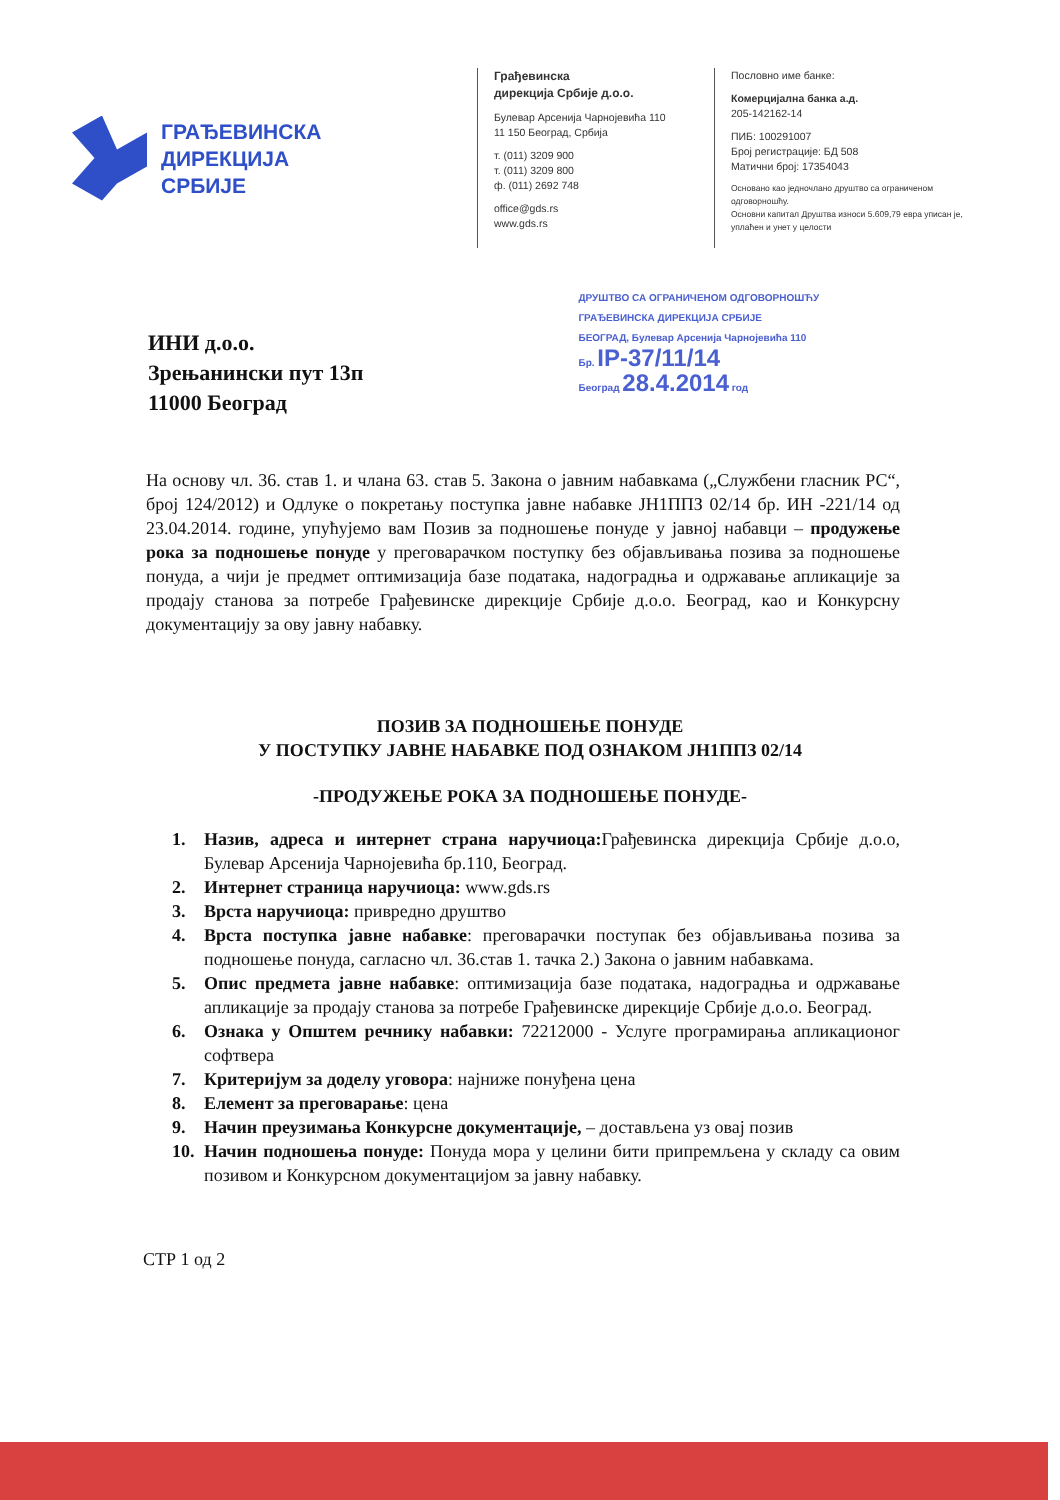ГРАЂЕВИНСКА
ДИРЕКЦИЈА
СРБИЈЕ
Грађевинска
дирекција Србије д.о.о.
Булевар Арсенија Чарнојевића 110
11 150 Београд, Србија
т. (011) 3209 900
т. (011) 3209 800
ф. (011) 2692 748
office@gds.rs
www.gds.rs
Пословно име банке:
Комерцијална банка а.д.
205-142162-14
ПИБ: 100291007
Број регистрације: БД 508
Матични број: 17354043
Основано као једночлано друштво са ограниченом одговорношћу.
Основни капитал Друштва износи 5.609,79 евра уписан је, уплаћен и унет у целости
ИНИ д.о.о.
Зрењанински пут 13п
11000 Београд
ДРУШТВО СА ОГРАНИЧЕНОМ ОДГОВОРНОШЋУ
ГРАЂЕВИНСКА ДИРЕКЦИЈА СРБИЈЕ
БЕОГРАД, Булевар Арсенија Чарнојевића 110
Бр. IP-37/11/14
Београд 28.4.2014 год
На основу чл. 36. став 1. и члана 63. став 5. Закона о јавним набавкама („Службени гласник РС“, број 124/2012) и Одлуке о покретању поступка јавне набавке ЈН1ППЗ 02/14 бр. ИН -221/14 од 23.04.2014. године, упућујемо вам Позив за подношење понуде у јавној набавци – продужење рока за подношење понуде у преговарачком поступку без објављивања позива за подношење понуда, а чији је предмет оптимизација базе података, надоградња и одржавање апликације за продају станова за потребе Грађевинске дирекције Србије д.о.о. Београд, као и Конкурсну документацију за ову јавну набавку.
ПОЗИВ ЗА ПОДНОШЕЊЕ ПОНУДЕ
У ПОСТУПКУ ЈАВНЕ НАБАВКЕ ПОД ОЗНАКОМ ЈН1ППЗ 02/14
-ПРОДУЖЕЊЕ РОКА ЗА ПОДНОШЕЊЕ ПОНУДЕ-
1. Назив, адреса и интернет страна наручиоца: Грађевинска дирекција Србије д.о.о, Булевар Арсенија Чарнојевића бр.110, Београд.
2. Интернет страница наручиоца: www.gds.rs
3. Врста наручиоца: привредно друштво
4. Врста поступка јавне набавке: преговарачки поступак без објављивања позива за подношење понуда, сагласно чл. 36.став 1. тачка 2.) Закона о јавним набавкама.
5. Опис предмета јавне набавке: оптимизација базе података, надоградња и одржавање апликације за продају станова за потребе Грађевинске дирекције Србије д.о.о. Београд.
6. Ознака у Општем речнику набавки: 72212000 - Услуге програмирања апликационог софтвера
7. Критеријум за доделу уговора: најниже понуђена цена
8. Елемент за преговарање: цена
9. Начин преузимања Конкурсне документације, – достављена уз овај позив
10. Начин подношења понуде: Понуда мора у целини бити припремљена у складу са овим позивом и Конкурсном документацијом за јавну набавку.
СТР 1 од 2